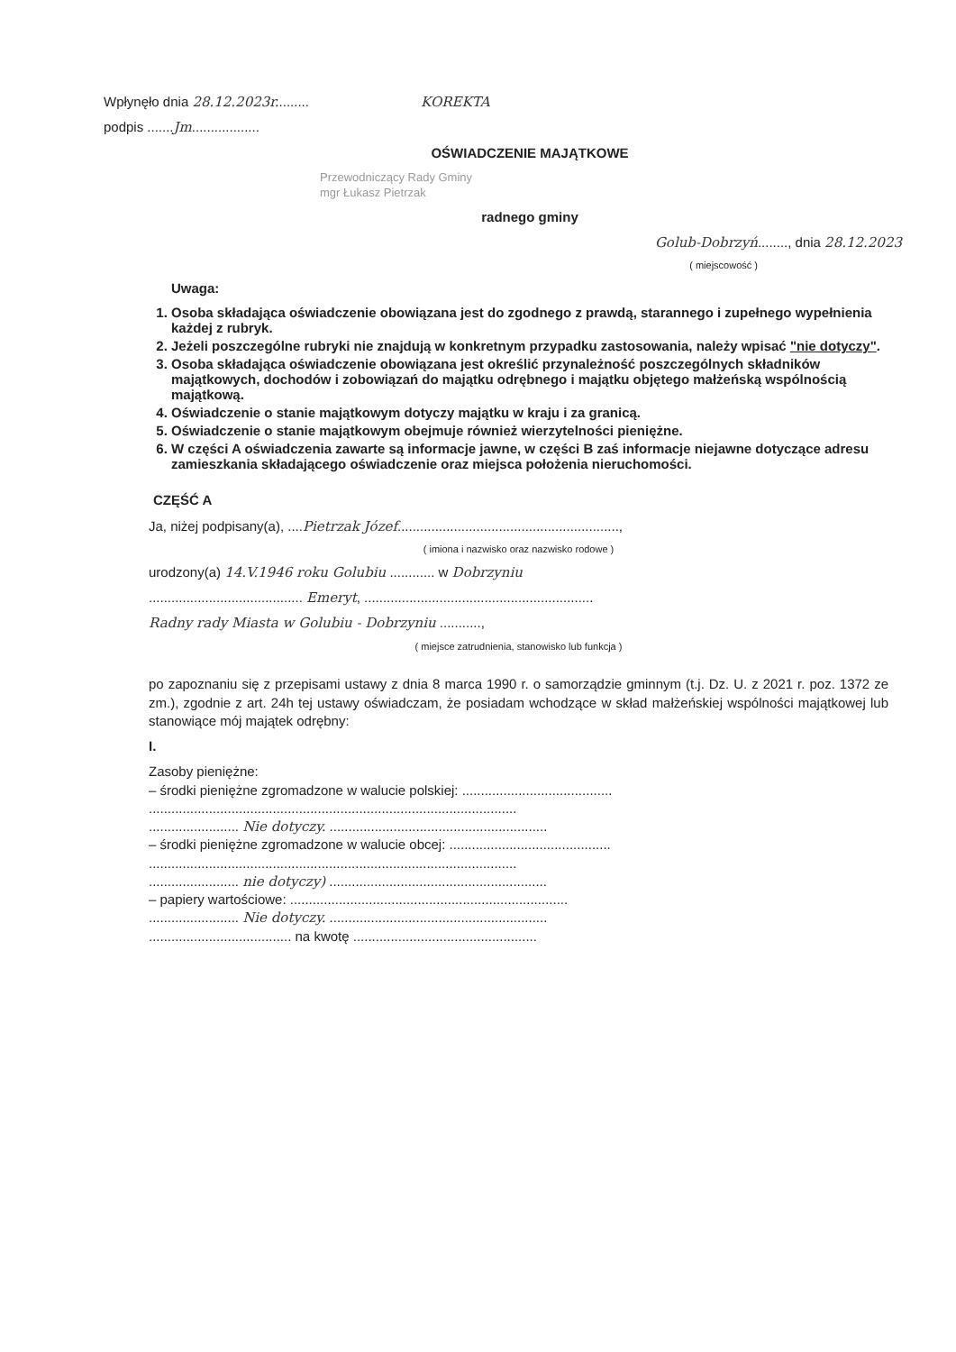Wpłynęło dnia 28.12.2023r......... KOREKTA
podpis .......Jm..................
OŚWIADCZENIE MAJĄTKOWE
Przewodniczący Rady Gminy
mgr Łukasz Pietrzak
radnego gminy
Golub-Dobrzyń........, dnia 28.12.2023
( miejscowość )
Uwaga:
1. Osoba składająca oświadczenie obowiązana jest do zgodnego z prawdą, starannego i zupełnego wypełnienia każdej z rubryk.
2. Jeżeli poszczególne rubryki nie znajdują w konkretnym przypadku zastosowania, należy wpisać "nie dotyczy".
3. Osoba składająca oświadczenie obowiązana jest określić przynależność poszczególnych składników majątkowych, dochodów i zobowiązań do majątku odrębnego i majątku objętego małżeńską wspólnością majątkową.
4. Oświadczenie o stanie majątkowym dotyczy majątku w kraju i za granicą.
5. Oświadczenie o stanie majątkowym obejmuje również wierzytelności pieniężne.
6. W części A oświadczenia zawarte są informacje jawne, w części B zaś informacje niejawne dotyczące adresu zamieszkania składającego oświadczenie oraz miejsca położenia nieruchomości.
CZĘŚĆ A
Ja, niżej podpisany(a), ....Pietrzak Józef...........................................................,
( imiona i nazwisko oraz nazwisko rodowe )
urodzony(a) 14.V.1946 roku Golubiu ............ w Dobrzyniu
......................................... Emeryt, .............................................................
Radny rady Miasta w Golubiu - Dobrzyniu ...........,
( miejsce zatrudnienia, stanowisko lub funkcja )
po zapoznaniu się z przepisami ustawy z dnia 8 marca 1990 r. o samorządzie gminnym (t.j. Dz. U. z 2021 r. poz. 1372 ze zm.), zgodnie z art. 24h tej ustawy oświadczam, że posiadam wchodzące w skład małżeńskiej wspólności majątkowej lub stanowiące mój majątek odrębny:
I.
Zasoby pieniężne:
– środki pieniężne zgromadzone w walucie polskiej: ........................................
..................................................................................................
........................ Nie dotyczy. ..........................................................
– środki pieniężne zgromadzone w walucie obcej: ...........................................
..................................................................................................
........................ nie dotyczy) ..........................................................
– papiery wartościowe: ..........................................................................
........................ Nie dotyczy. ..........................................................
...................................... na kwotę .................................................